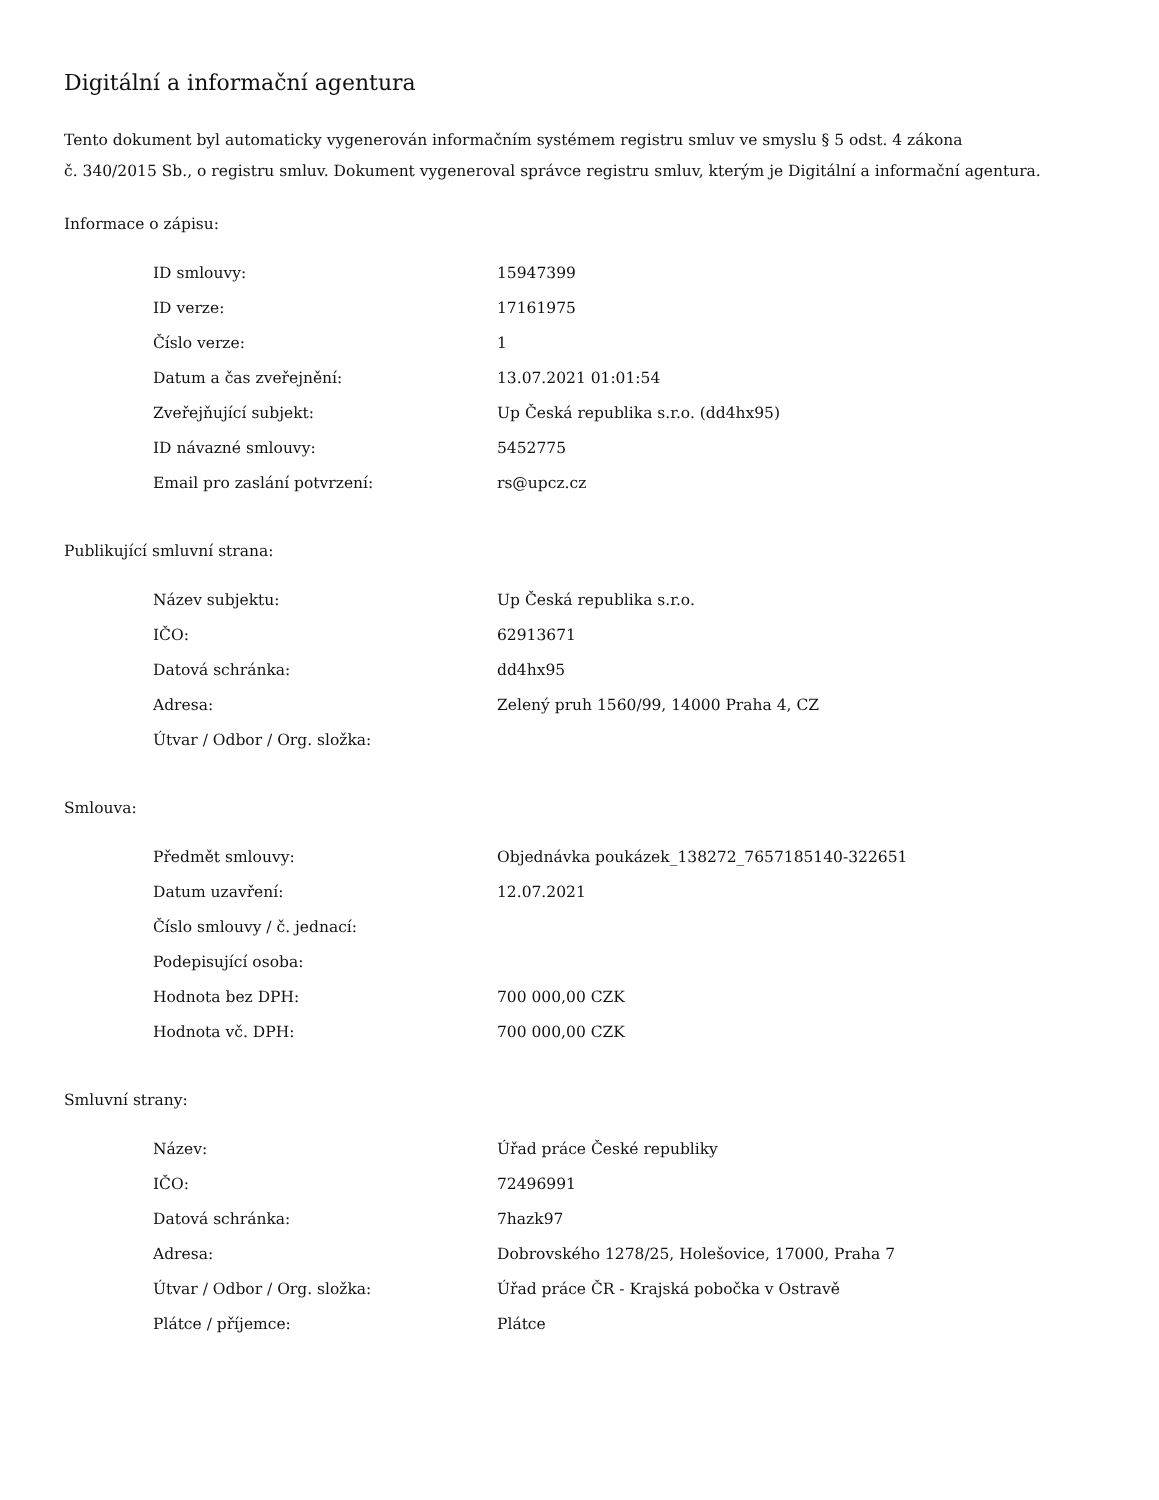Digitální a informační agentura
Tento dokument byl automaticky vygenerován informačním systémem registru smluv ve smyslu § 5 odst. 4 zákona
č. 340/2015 Sb., o registru smluv. Dokument vygeneroval správce registru smluv, kterým je Digitální a informační agentura.
Informace o zápisu:
| ID smlouvy: | 15947399 |
| ID verze: | 17161975 |
| Číslo verze: | 1 |
| Datum a čas zveřejnění: | 13.07.2021 01:01:54 |
| Zveřejňující subjekt: | Up Česká republika s.r.o. (dd4hx95) |
| ID návazné smlouvy: | 5452775 |
| Email pro zaslání potvrzení: | rs@upcz.cz |
Publikující smluvní strana:
| Název subjektu: | Up Česká republika s.r.o. |
| IČO: | 62913671 |
| Datová schránka: | dd4hx95 |
| Adresa: | Zelený pruh 1560/99, 14000 Praha 4, CZ |
| Útvar / Odbor / Org. složka: | |
Smlouva:
| Předmět smlouvy: | Objednávka poukázek_138272_7657185140-322651 |
| Datum uzavření: | 12.07.2021 |
| Číslo smlouvy / č. jednací: | |
| Podepisující osoba: | |
| Hodnota bez DPH: | 700 000,00 CZK |
| Hodnota vč. DPH: | 700 000,00 CZK |
Smluvní strany:
| Název: | Úřad práce České republiky |
| IČO: | 72496991 |
| Datová schránka: | 7hazk97 |
| Adresa: | Dobrovského 1278/25, Holešovice, 17000, Praha 7 |
| Útvar / Odbor / Org. složka: | Úřad práce ČR - Krajská pobočka v Ostravě |
| Plátce / příjemce: | Plátce |